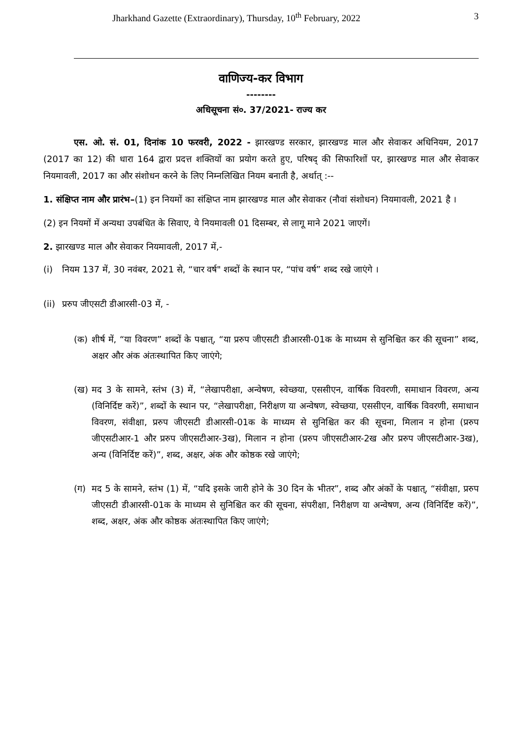Jharkhand Gazette (Extraordinary), Thursday, 10<sup>th</sup> February, 2022 3
वाणिज्य-कर विभाग
--------
अधिसूचना सं०. 37/2021- राज्य कर
एस. ओ. सं. 01, दिनांक 10 फरवरी, 2022 - झारखण्ड सरकार, झारखण्ड माल और सेवाकर अधिनियम, 2017 (2017 का 12) की धारा 164 द्वारा प्रदत्त शक्तियों का प्रयोग करते हुए, परिषद् की सिफारिशों पर, झारखण्ड माल और सेवाकर नियमावली, 2017 का और संशोधन करने के लिए निम्नलिखित नियम बनाती है, अर्थात् :--
1. संक्षिप्त नाम और प्रारंभ–(1) इन नियमों का संक्षिप्त नाम झारखण्ड माल और सेवाकर (नौवां संशोधन) नियमावली, 2021 है ।
(2) इन नियमों में अन्यथा उपबंधित के सिवाए, ये नियमावली 01 दिसम्बर, से लागू माने 2021 जाएगें।
2. झारखण्ड माल और सेवाकर नियमावली, 2017 में,-
(i) नियम 137 में, 30 नवंबर, 2021 से, “चार वर्ष" शब्दों के स्थान पर, “पांच वर्ष” शब्द रखे जाएंगे ।
(ii) प्ररुप जीएसटी डीआरसी-03 में, -
(क) शीर्ष में, “या विवरण” शब्दों के पश्चात्, “या प्ररुप जीएसटी डीआरसी-01क के माध्यम से सुनिश्चित कर की सूचना” शब्द, अक्षर और अंक अंतःस्थापित किए जाएंगे;
(ख) मद 3 के सामने, स्तंभ (3) में, “लेखापरीक्षा, अन्वेषण, स्वेच्छया, एससीएन, वार्षिक विवरणी, समाधान विवरण, अन्य (विनिर्दिष्ट करें)”, शब्दों के स्थान पर, “लेखापरीक्षा, निरीक्षण या अन्वेषण, स्वेच्छया, एससीएन, वार्षिक विवरणी, समाधान विवरण, संवीक्षा, प्ररुप जीएसटी डीआरसी-01क के माध्यम से सुनिश्चित कर की सूचना, मिलान न होना (प्ररुप जीएसटीआर-1 और प्ररुप जीएसटीआर-3ख), मिलान न होना (प्ररुप जीएसटीआर-2ख और प्ररुप जीएसटीआर-3ख), अन्य (विनिर्दिष्ट करें)”, शब्द, अक्षर, अंक और कोष्ठक रखे जाएंगे;
(ग) मद 5 के सामने, स्तंभ (1) में, “यदि इसके जारी होने के 30 दिन के भीतर”, शब्द और अंकों के पश्चात्, “संवीक्षा, प्ररुप जीएसटी डीआरसी-01क के माध्यम से सुनिश्चित कर की सूचना, संपरीक्षा, निरीक्षण या अन्वेषण, अन्य (विनिर्दिष्ट करें)”, शब्द, अक्षर, अंक और कोष्ठक अंतःस्थापित किए जाएंगे;